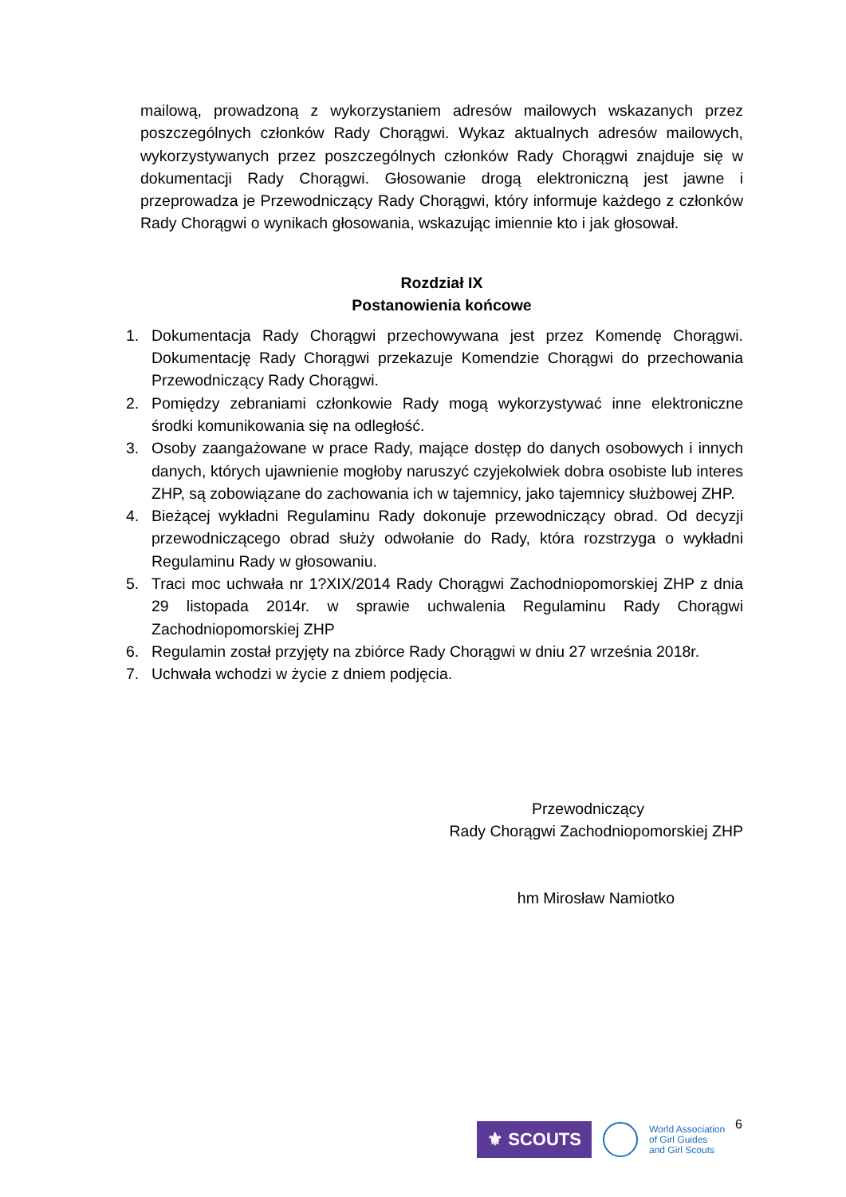mailową, prowadzoną z wykorzystaniem adresów mailowych wskazanych przez poszczególnych członków Rady Chorągwi. Wykaz aktualnych adresów mailowych, wykorzystywanych przez poszczególnych członków Rady Chorągwi znajduje się w dokumentacji Rady Chorągwi. Głosowanie drogą elektroniczną jest jawne i przeprowadza je Przewodniczący Rady Chorągwi, który informuje każdego z członków Rady Chorągwi o wynikach głosowania, wskazując imiennie kto i jak głosował.
Rozdział IX
Postanowienia końcowe
1. Dokumentacja Rady Chorągwi przechowywana jest przez Komendę Chorągwi. Dokumentację Rady Chorągwi przekazuje Komendzie Chorągwi do przechowania Przewodniczący Rady Chorągwi.
2. Pomiędzy zebraniami członkowie Rady mogą wykorzystywać inne elektroniczne środki komunikowania się na odległość.
3. Osoby zaangażowane w prace Rady, mające dostęp do danych osobowych i innych danych, których ujawnienie mogłoby naruszyć czyjekolwiek dobra osobiste lub interes ZHP, są zobowiązane do zachowania ich w tajemnicy, jako tajemnicy służbowej ZHP.
4. Bieżącej wykładni Regulaminu Rady dokonuje przewodniczący obrad. Od decyzji przewodniczącego obrad służy odwołanie do Rady, która rozstrzyga o wykładni Regulaminu Rady w głosowaniu.
5. Traci moc uchwała nr 1?XIX/2014 Rady Chorągwi Zachodniopomorskiej ZHP z dnia 29 listopada 2014r. w sprawie uchwalenia Regulaminu Rady Chorągwi Zachodniopomorskiej ZHP
6. Regulamin został przyjęty na zbiórce Rady Chorągwi w dniu 27 września 2018r.
7. Uchwała wchodzi w życie z dniem podjęcia.
Przewodniczący
Rady Chorągwi Zachodniopomorskiej ZHP
hm Mirosław Namiotko
6
⚜ SCOUTS
World Association
of Girl Guides
and Girl Scouts